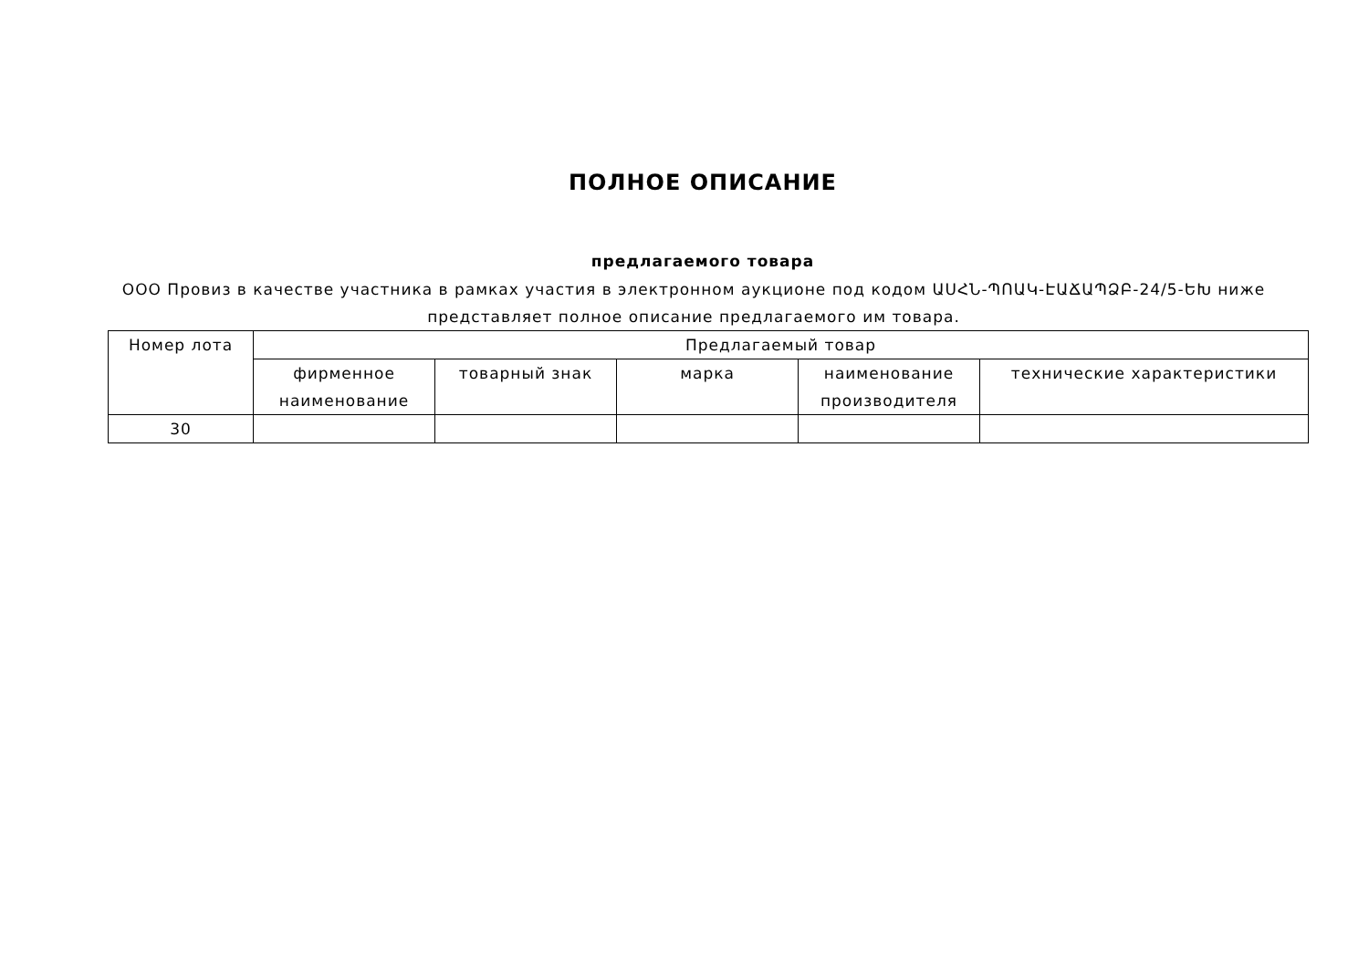ПОЛНОЕ ОПИСАНИЕ
предлагаемого товара
ООО Провиз в качестве участника в рамках участия в электронном аукционе под кодом ԱՍՀՆ-ՊՈԱԿ-ԷԱՃԱՊՁԲ-24/5-ԵԽ ниже представляет полное описание предлагаемого им товара.
| Номер лота | Предлагаемый товар | | | | |
| --- | --- | --- | --- | --- | --- |
| | фирменное наименование | товарный знак | марка | наименование производителя | технические характеристики |
| 30 | | | | | |